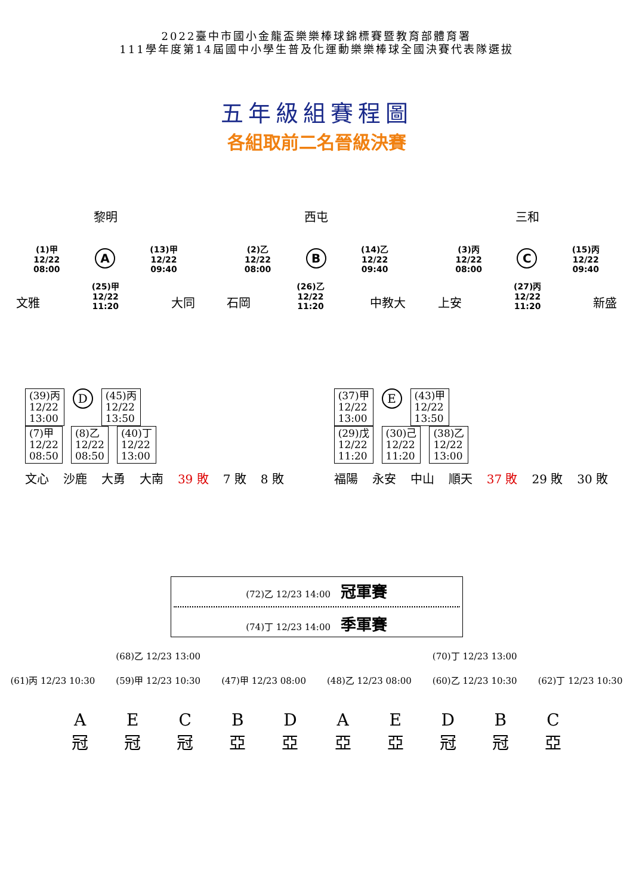2022臺中市國小金龍盃樂樂棒球錦標賽暨教育部體育署
111學年度第14屆國中小學生普及化運動樂樂棒球全國決賽代表隊選拔
五年級組賽程圖
各組取前二名晉級決賽
黎明
(1)甲
12/22
08:00
A
(13)甲
12/22
09:40
文雅 (25)甲
12/22
11:20 大同
西屯
(2)乙
12/22
08:00
B
(14)乙
12/22
09:40
石岡 (26)乙
12/22
11:20 中教大
三和
(3)丙
12/22
08:00
C
(15)丙
12/22
09:40
上安 (27)丙
12/22
11:20 新盛
(39)丙
12/22
13:00
D
(45)丙
12/22
13:50
(7)甲
12/22
08:50
(8)乙
12/22
08:50
(40)丁
12/22
13:00
文心 沙鹿 大勇 大南 39 敗 7 敗 8 敗
(37)甲
12/22
13:00
E
(43)甲
12/22
13:50
(29)戊
12/22
11:20
(30)己
12/22
11:20
(38)乙
12/22
13:00
福陽 永安 中山 順天 37 敗 29 敗 30 敗
(72)乙 12/23 14:00 冠軍賽
(74)丁 12/23 14:00 季軍賽
(68)乙 12/23 13:00 (70)丁 12/23 13:00
(61)丙 12/23 10:30 (59)甲 12/23 10:30 (47)甲 12/23 08:00 (48)乙 12/23 08:00 (60)乙 12/23 10:30 (62)丁 12/23 10:30
A
冠 E
冠 C
冠 B
亞 D
亞 A
亞 E
亞 D
冠 B
冠 C
亞